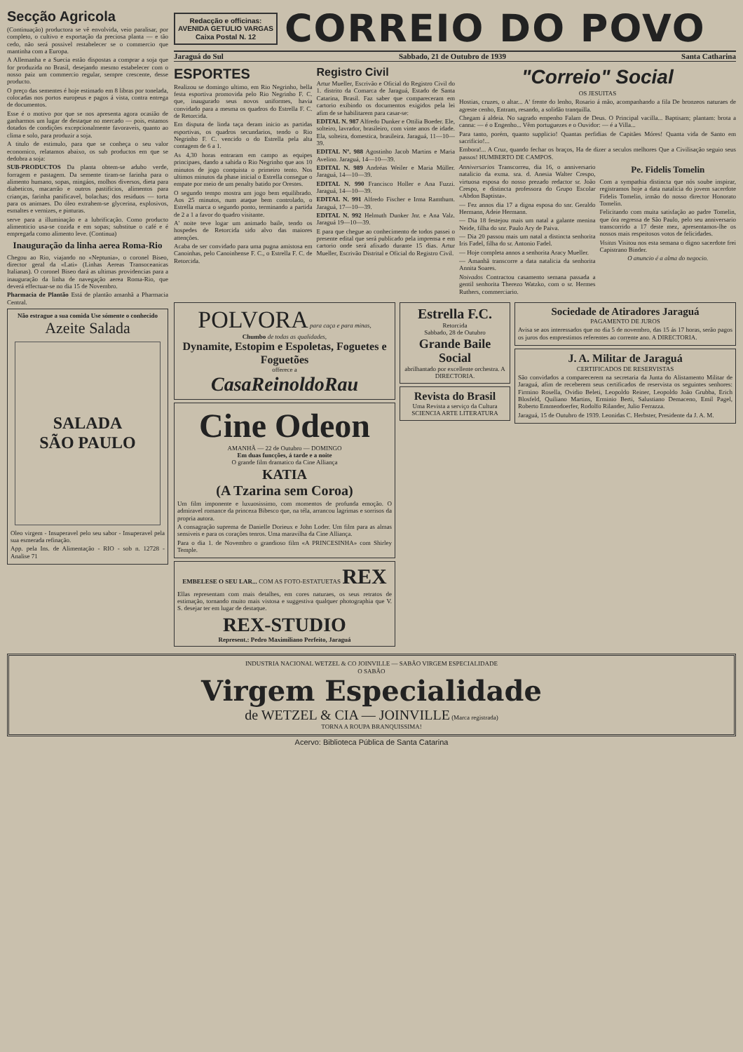Secção Agricola
(Continuação) productora se vê envolvida, veio paralisar, por completo, o cultivo e exportação da preciosa planta — e tão cedo, não será possivel restabelecer se o commercio que mantinha com a Europa.
A Allemanha e a Suecia estão dispostas a comprar a soja que for produzida no Brasil, desejando mesmo estabelecer com o nosso paiz um commercio regular, sempre crescente, desse producto.
O preço das sementes é hoje estimado em 8 libras por tonelada, colocadas nos portos europeus e pagos á vista, contra entrega de documentos.
Esse é o motivo por que se nos apresenta agora ocasião de ganharmos um lugar de destaque no mercado — pois, estamos dotados de condições excepcionalmente favoraveis, quanto ao clima e solo, para produzir a soja.
A titulo de estimulo, para que se conheça o seu valor economico, relatamos abaixo, os sub productos em que se dedobra a soja:
SUB-PRODUCTOS Da planta obtem-se adubo verde, forragem e pastagem. Da semente tiram-se farinha para o alimento humano, sopas, mingáos, molhos diversos, dieta para diabeticos, macarrão e outros pastificios, alimentos para crianças, farinha panificavel, bolachas; dos residuos — torta para os animaes. Do óleo extrahem-se glycerina, explosivos, esmaltes e vernizes, e pinturas.
serve para a illuminação e a lubrificação. Como producto alimenticio usa-se cozida e em sopas; substitue o café e é empregada como alimento leve. (Continua)
Inauguração da linha aerea Roma-Rio
Chegou ao Rio, viajando no «Neptunia», o coronel Biseo, director geral da «Lati» (Linhas Aereas Transoceanicas Italianas). O coronel Biseo dará as ultimas providencias para a inauguração da linha de navegação aerea Roma-Rio, que deverá effectuar-se no dia 15 de Novembro.
Pharmacia de Plantão Está de plantão amanhã a Pharmacia Central.
Não estrague a sua comida Use sómente o conhecido Azeite Salada
SALADA
SÃO PAULO
Oleo virgem - Insuperavel pelo seu sabor - Insuperavel pela sua esmerada refinação.
App. pela Ins. de Alimentação - RIO - sob n. 12728 - Analise 71
Redacção e officinas:
AVENIDA GETULIO VARGAS
Caixa Postal N. 12
CORREIO DO POVO
Jaraguá do Sul Sabbado, 21 de Outubro de 1939 Santa Catharina
ESPORTES
Realizou se domingo ultimo, em Rio Negrinho, bella festa esportiva promovida pelo Rio Negrinho F. C. que, inaugurado seus novos uniformes, havia convidado para a mesma os quadros do Estrella F. C. de Retorcida.
Em disputa de linda taça deram inicio as partidas esportivas, os quadros secundarios, tendo o Rio Negrinho F. C. vencido o do Estrella pela alta contagem de 6 a 1.
As 4,30 horas entraram em campo as equipes principaes, dando a sahida o Rio Negrinho que aos 10 minutos de jogo conquista o primeiro tento. Nos ultimos minutos da phase inicial o Estrella consegue o empate por meio de um penalty batido por Orestes.
O segundo tempo mostra um jogo bem equilibrado. Aos 25 minutos, num ataque bem controlado, o Estrella marca o segundo ponto, terminando a partida de 2 a 1 a favor do quadro visitante.
A' noite teve logar um animado baile, tendo os hospedes de Retorcida sido alvo das maiores attenções.
Acaba de ser convidado para uma pugna amistosa em Canoinhas, pelo Canoinhense F. C., o Estrella F. C. de Retorcida.
Registro Civil
Artur Mueller, Escrivão e Oficial do Registro Civil do 1. distrito da Comarca de Jaraguá, Estado de Santa Catarina, Brasil. Faz saber que compareceram em cartorio exibindo os documentos exigidos pela lei afim de se habilitarem para casar-se:
EDITAL N. 987 Alfredo Dunker e Ottilia Boeder. Ele, solteiro, lavrador, brasileiro, com vinte anos de idade. Ela, solteira, domestica, brasileira. Jaraguá, 11—10—39.
EDITAL Nº. 988 Agostinho Jacob Martins e Maria Avelino. Jaraguá, 14—10—39.
EDITAL N. 989 Andréas Weiler e Maria Müller. Jaraguá, 14—10—39.
EDITAL N. 990 Francisco Holler e Ana Fuzzi. Jaraguá, 14—10—39.
EDITAL N. 991 Alfredo Fischer e Irma Ramthum. Jaraguá, 17—10—39.
EDITAL N. 992 Helmuth Dunker Jnr. e Ana Valz. Jaraguá 19—10—39.
E para que chegue ao conhecimento de todos passei o presente edital que será publicado pela imprensa e em cartorio onde será afixado durante 15 dias. Artur Mueller, Escrivão Distrital e Oficial do Registro Civil.
"Correio" Social
OS JESUITAS
Hostias, cruzes, o altar... A' frente do lenho, Rosario á mão, acompanhando a fila De bronzeos naturaes de agreste cenho, Entram, resando, a solidão tranquilla.
Chegam á aldeia. No sagrado empenho Falam de Deus. O Principal vacilla... Baptisam; plantam: brota a canna: — é o Engenho... Vêm portuguezes e o Ouvidor: — é a Villa...
Para tanto, porém, quanto supplicio! Quantas perfidias de Capitães Móres! Quanta vida de Santo em sacrificio!...
Embora!... A Cruz, quando fechar os braços, Ha de dizer a seculos melhores Que a Civilisação seguio seus passos! HUMBERTO DE CAMPOS.
Anniversarios Transcorreu, dia 16, o anniversario natalicio da exma. sra. d. Anesia Walter Crespo, virtuosa esposa do nosso prezado redactor sr. João Crespo, e distincta professora do Grupo Escolar «Abdon Baptista».
— Fez annos dia 17 a digna esposa do snr. Geraldo Hermann, Adeie Hermann.
— Dia 18 festejou mais um natal a galante menina Neide, filha do snr. Paulo Ary de Paiva.
— Dia 20 passou mais um natal a distincta senhorita Iris Fadel, filha do sr. Antonio Fadel.
— Hoje completa annos a senhorita Aracy Mueller.
— Amanhã transcorre a data natalicia da senhorita Annita Soares.
Noivados Contractou casamento semana passada a gentil senhorita Therezo Watzko, com o sr. Hermes Ruthers, commerciario.
Pe. Fidelis Tomelin
Com a sympathia distincta que nós soube inspirar, registramos hoje a data natalicia do jovem sacerdote Fidelis Tomelin, irmão do nosso director Honorato Tomelin.
Felicitando com muita satisfação ao padre Tomelin, que óra regressa de São Paulo, pelo seu anniversario transcorrido a 17 deste mez, apresentamos-lhe os nossos mais respeitosos votos de felicidades.
Visitas Visitou nos esta semana o digno sacerdote frei Capistrano Binder.
O anuncio é a alma do negocio.
POLVORA para caça e para minas,
Chumbo de todas as qualidades,
Dynamite, Estopim e Espoletas, Foguetes e Foguetões
offerece a
CasaReinoldoRau
Cine Odeon
AMANHÃ — 22 de Outubro — DOMINGO
Em duas funcções, á tarde e a noite
O grande film dramatico da Cine Alliança
KATIA
(A Tzarina sem Coroa)
Um film imponente e luxuosissimo, com momentos de profunda emoção. O admiravel romance da princeza Bibesco que, na téla, arrancou lagrimas e sorrisos da propria autora.
A consagração suprema de Danielle Dorieux e John Loder. Um film para as almas sensiveis e para os corações tenros. Uma maravilha da Cine Alliança.
Para o dia 1. de Novembro o grandioso film «A PRINCESINHA» com Shirley Temple.
EMBELESE O SEU LAR... COM AS FOTO-ESTATUETAS REX
Ellas representam com mais detalhes, em cores naturaes, os seus retratos de estimação, tornando muito mais vistosa e suggestiva qualquer photographia que V. S. desejar ter em lugar de destaque.
REX-STUDIO
Represent.: Pedro Maximiliano Perfeito, Jaraguá
Estrella F.C.
Retorcida
Sabbado, 28 de Outubro
Grande Baile Social
abrilhantado por excellente orchestra. A DIRECTORIA.
Revista do Brasil
Uma Revista a serviço da Cultura
SCIENCIA ARTE LITERATURA
Sociedade de Atiradores Jaraguá
PAGAMENTO DE JUROS
Avisa se aos interessados que no dia 5 de novembro, das 15 ás 17 horas, serão pagos os juros dos emprestimos referentes ao corrente ano. A DIRECTORIA.
J. A. Militar de Jaraguá
CERTIFICADOS DE RESERVISTAS
São convidados a comparecerem na secretaria da Junta do Alistamento Militar de Jaraguá, afim de receberem seus certificados de reservista os seguintes senhores: Firmino Rosella, Ovidio Beleti, Leopoldo Reiner, Leopoldo João Grubba, Erich Blosfeld, Quiliano Martins, Erminio Berti, Salustiano Demaceno, Emil Pagel, Roberto Emmendoerfer, Rodolfo Rilander, Julio Ferrazza.
Jaraguá, 15 de Outubro de 1939. Leonidas C. Herbster, Presidente da J. A. M.
INDUSTRIA NACIONAL WETZEL & CO JOINVILLE — SABÃO VIRGEM ESPECIALIDADE
O SABÃO
Virgem Especialidade
de WETZEL & CIA — JOINVILLE (Marca registrada)
TORNA A ROUPA BRANQUISSIMA!
Acervo: Biblioteca Pública de Santa Catarina